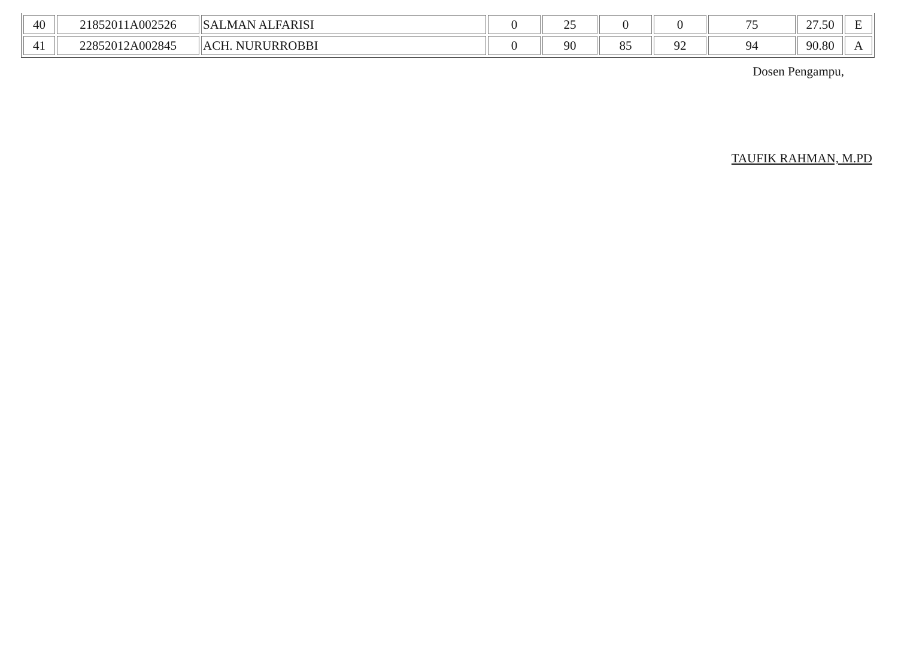| 40 | 21852011A002526 | SALMAN ALFARISI | 0 | 25 | 0 | 0 | 75 | 27.50 | E |
| 41 | 22852012A002845 | ACH. NURURROBBI | 0 | 90 | 85 | 92 | 94 | 90.80 | A |
Dosen Pengampu,
TAUFIK RAHMAN, M.PD